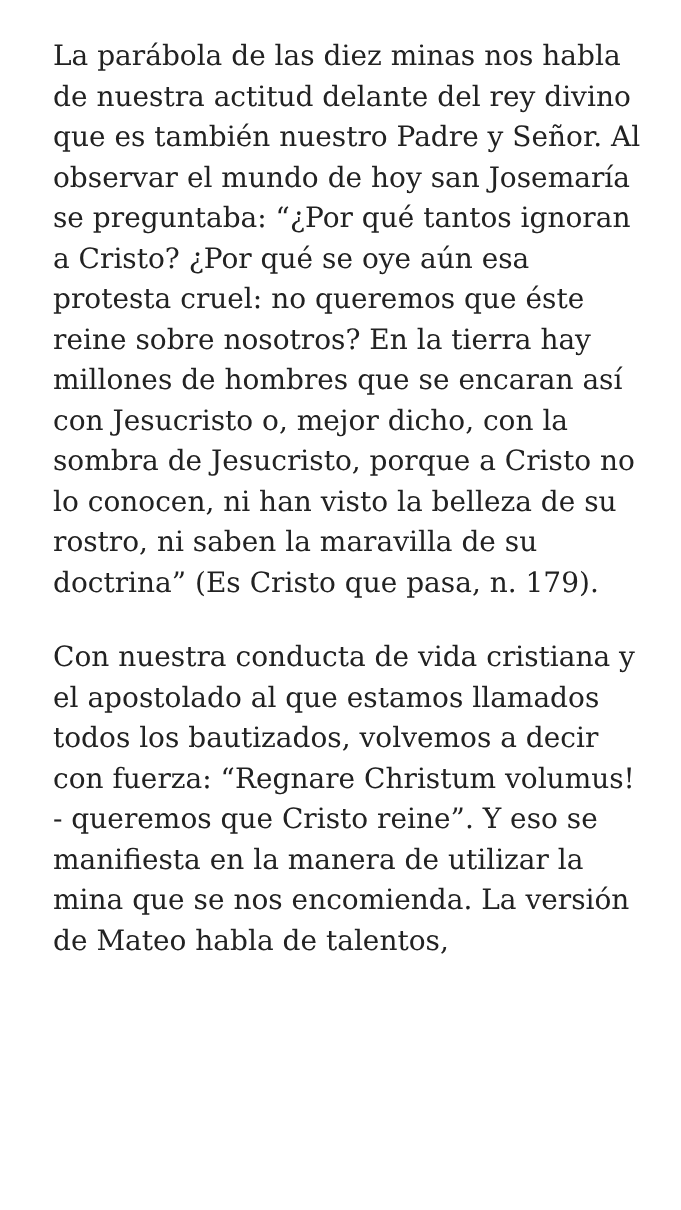La parábola de las diez minas nos habla de nuestra actitud delante del rey divino que es también nuestro Padre y Señor. Al observar el mundo de hoy san Josemaría se preguntaba: “¿Por qué tantos ignoran a Cristo? ¿Por qué se oye aún esa protesta cruel: no queremos que éste reine sobre nosotros? En la tierra hay millones de hombres que se encaran así con Jesucristo o, mejor dicho, con la sombra de Jesucristo, porque a Cristo no lo conocen, ni han visto la belleza de su rostro, ni saben la maravilla de su doctrina” (Es Cristo que pasa, n. 179).
Con nuestra conducta de vida cristiana y el apostolado al que estamos llamados todos los bautizados, volvemos a decir con fuerza: “Regnare Christum volumus! - queremos que Cristo reine”. Y eso se manifiesta en la manera de utilizar la mina que se nos encomienda. La versión de Mateo habla de talentos,